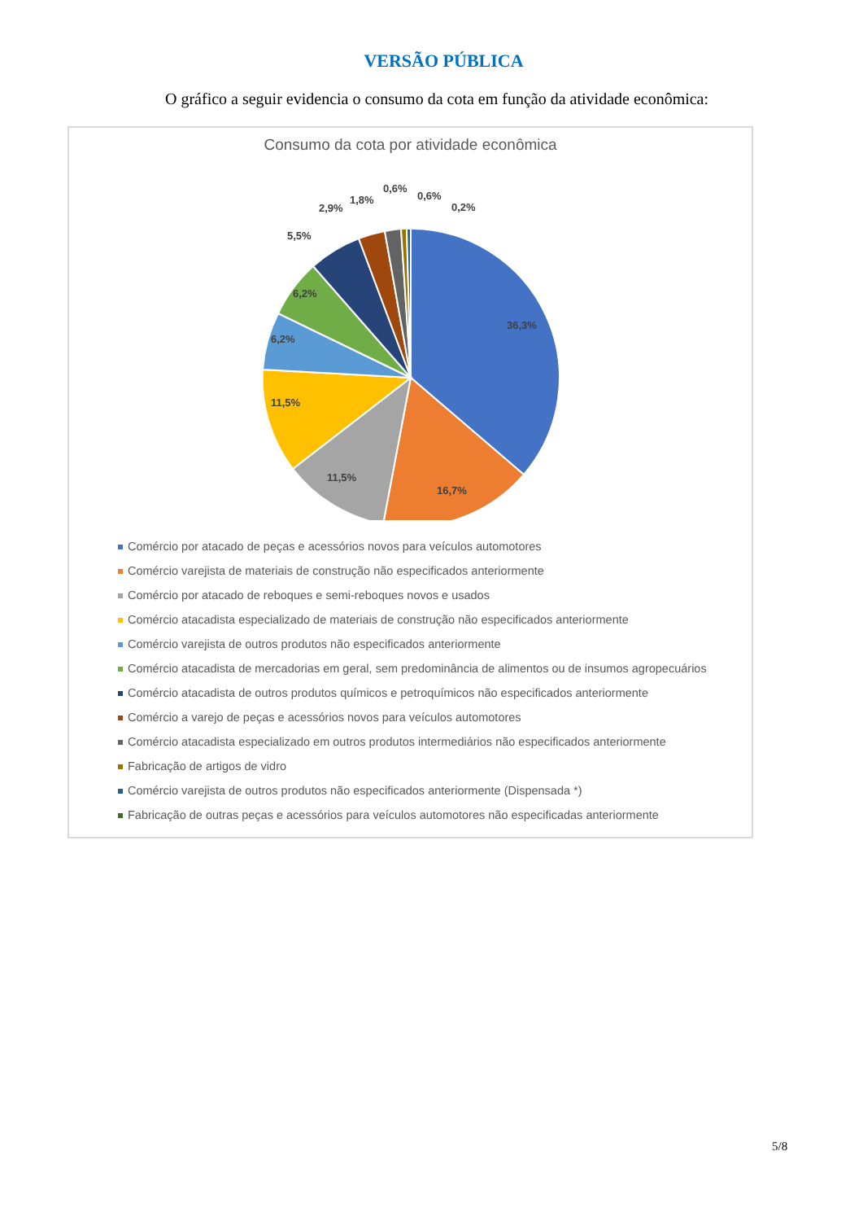VERSÃO PÚBLICA
O gráfico a seguir evidencia o consumo da cota em função da atividade econômica:
Consumo da cota por atividade econômica
36,3%
16,7%
11,5%
11,5%
6,2%
6,2%
5,5%
2,9%
1,8%
0,6%
0,6%
0,2%
Comércio por atacado de peças e acessórios novos para veículos automotores
Comércio varejista de materiais de construção não especificados anteriormente
Comércio por atacado de reboques e semi-reboques novos e usados
Comércio atacadista especializado de materiais de construção não especificados anteriormente
Comércio varejista de outros produtos não especificados anteriormente
Comércio atacadista de mercadorias em geral, sem predominância de alimentos ou de insumos agropecuários
Comércio atacadista de outros produtos químicos e petroquímicos não especificados anteriormente
Comércio a varejo de peças e acessórios novos para veículos automotores
Comércio atacadista especializado em outros produtos intermediários não especificados anteriormente
Fabricação de artigos de vidro
Comércio varejista de outros produtos não especificados anteriormente (Dispensada *)
Fabricação de outras peças e acessórios para veículos automotores não especificadas anteriormente
5/8